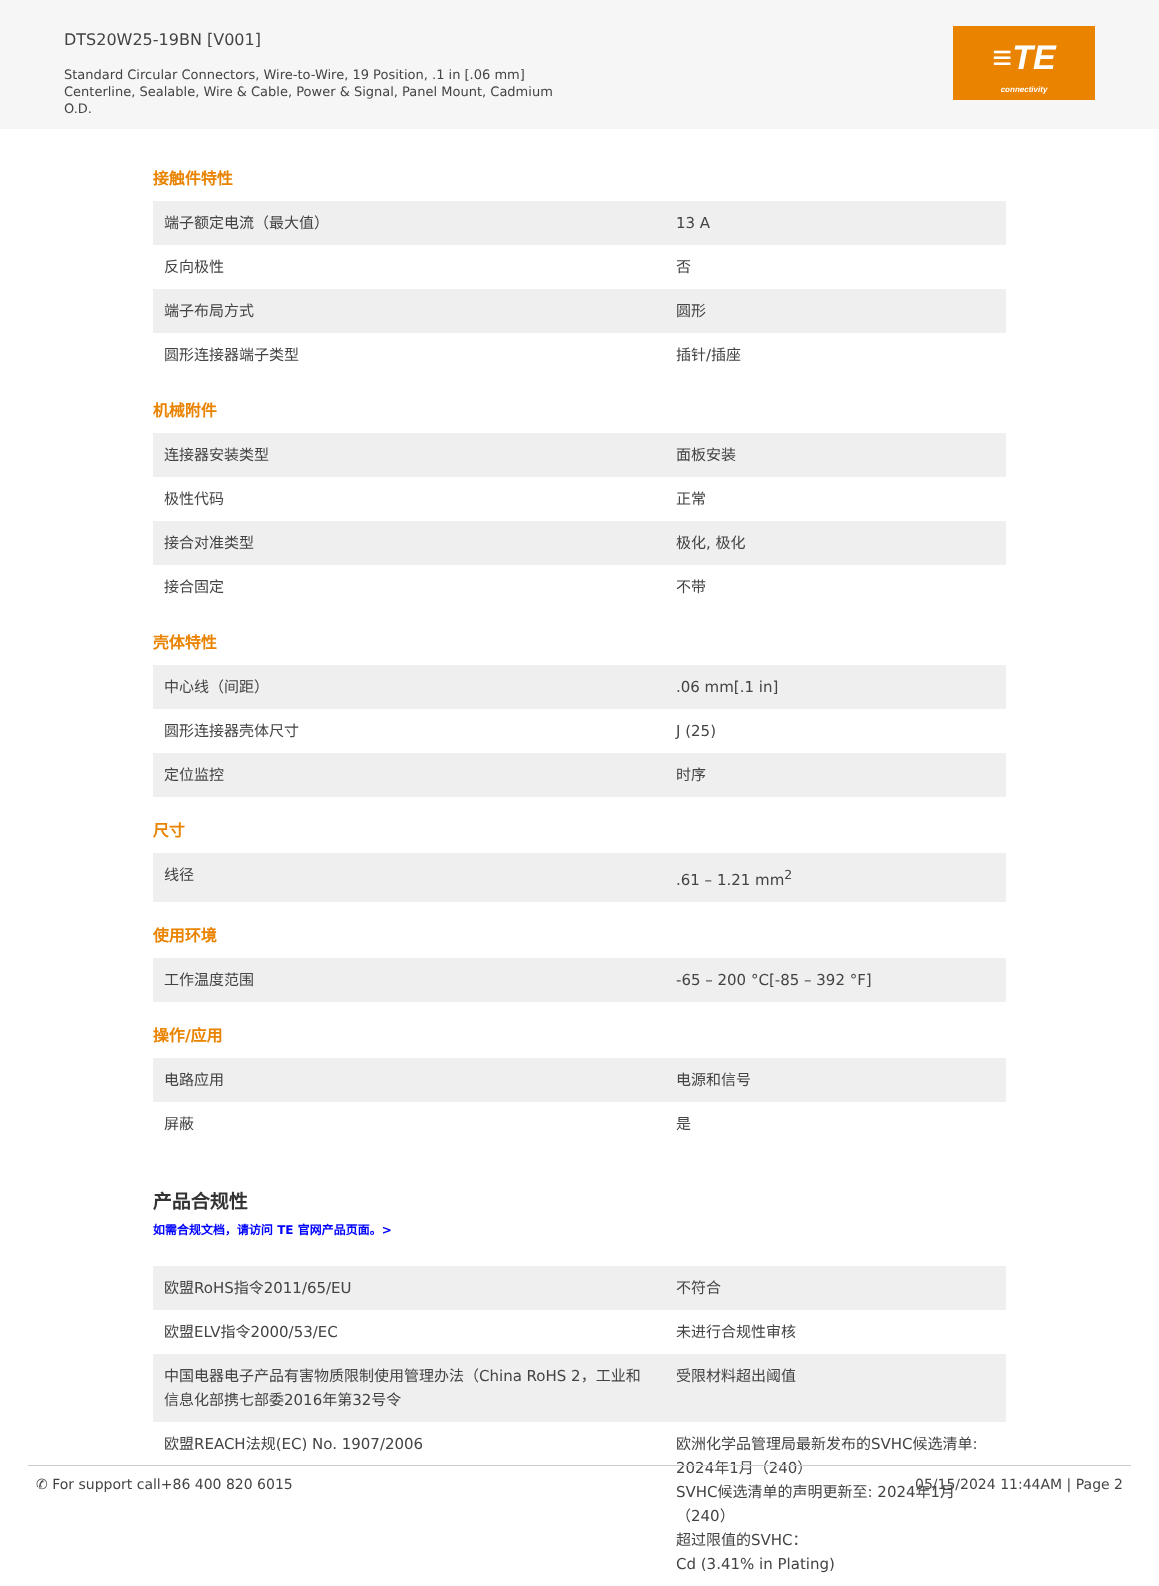DTS20W25-19BN [V001]
Standard Circular Connectors, Wire-to-Wire, 19 Position, .1 in [.06 mm] Centerline, Sealable, Wire & Cable, Power & Signal, Panel Mount, Cadmium O.D.
≡TE
connectivity
接触件特性
| 端子额定电流（最大值） | 13 A |
| 反向极性 | 否 |
| 端子布局方式 | 圆形 |
| 圆形连接器端子类型 | 插针/插座 |
机械附件
| 连接器安装类型 | 面板安装 |
| 极性代码 | 正常 |
| 接合对准类型 | 极化, 极化 |
| 接合固定 | 不带 |
壳体特性
| 中心线（间距） | .06 mm[.1 in] |
| 圆形连接器壳体尺寸 | J (25) |
| 定位监控 | 时序 |
尺寸
| 线径 | .61 – 1.21 mm<sup>2</sup> |
使用环境
| 工作温度范围 | -65 – 200 °C[-85 – 392 °F] |
操作/应用
| 电路应用 | 电源和信号 |
| 屏蔽 | 是 |
产品合规性
如需合规文档，请访问 TE 官网产品页面。>
| 欧盟RoHS指令2011/65/EU | 不符合 |
| 欧盟ELV指令2000/53/EC | 未进行合规性审核 |
| 中国电器电子产品有害物质限制使用管理办法（China RoHS 2，工业和信息化部携七部委2016年第32号令 | 受限材料超出阈值 |
| 欧盟REACH法规(EC) No. 1907/2006 | 欧洲化学品管理局最新发布的SVHC候选清单: 2024年1月（240） SVHC候选清单的声明更新至: 2024年1月（240） 超过限值的SVHC： Cd (3.41% in Plating) |
✆ For support call+86 400 820 6015 05/15/2024 11:44AM | Page 2